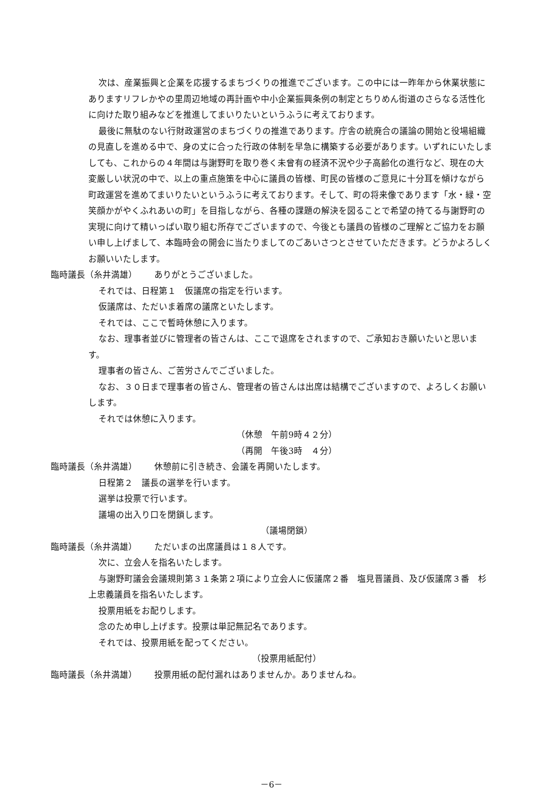次は、産業振興と企業を応援するまちづくりの推進でございます。この中には一昨年から休業状態にありますリフレかやの里周辺地域の再計画や中小企業振興条例の制定とちりめん街道のさらなる活性化に向けた取り組みなどを推進してまいりたいというふうに考えております。
最後に無駄のない行財政運営のまちづくりの推進であります。庁舎の統廃合の議論の開始と役場組織の見直しを進める中で、身の丈に合った行政の体制を早急に構築する必要があります。いずれにいたしましても、これからの４年間は与謝野町を取り巻く未曾有の経済不況や少子高齢化の進行など、現在の大変厳しい状況の中で、以上の重点施策を中心に議員の皆様、町民の皆様のご意見に十分耳を傾けながら町政運営を進めてまいりたいというふうに考えております。そして、町の将来像であります「水・緑・空　笑顔かがやくふれあいの町」を目指しながら、各種の課題の解決を図ることで希望の持てる与謝野町の実現に向けて精いっぱい取り組む所存でございますので、今後とも議員の皆様のご理解とご協力をお願い申し上げまして、本臨時会の開会に当たりましてのごあいさつとさせていただきます。どうかよろしくお願いいたします。
臨時議長（糸井満雄） ありがとうございました。
それでは、日程第１　仮議席の指定を行います。
仮議席は、ただいま着席の議席といたします。
それでは、ここで暫時休憩に入ります。
なお、理事者並びに管理者の皆さんは、ここで退席をされますので、ご承知おき願いたいと思います。
理事者の皆さん、ご苦労さんでございました。
なお、３０日まで理事者の皆さん、管理者の皆さんは出席は結構でございますので、よろしくお願いします。
それでは休憩に入ります。
（休憩　午前9時４２分）
（再開　午後3時　４分）
臨時議長（糸井満雄） 休憩前に引き続き、会議を再開いたします。
日程第２　議長の選挙を行います。
選挙は投票で行います。
議場の出入り口を閉鎖します。
（議場閉鎖）
臨時議長（糸井満雄） ただいまの出席議員は１８人です。
次に、立会人を指名いたします。
与謝野町議会会議規則第３１条第２項により立会人に仮議席２番　塩見晋議員、及び仮議席３番　杉上忠義議員を指名いたします。
投票用紙をお配りします。
念のため申し上げます。投票は単記無記名であります。
それでは、投票用紙を配ってください。
（投票用紙配付）
臨時議長（糸井満雄） 投票用紙の配付漏れはありませんか。ありませんね。
－6－